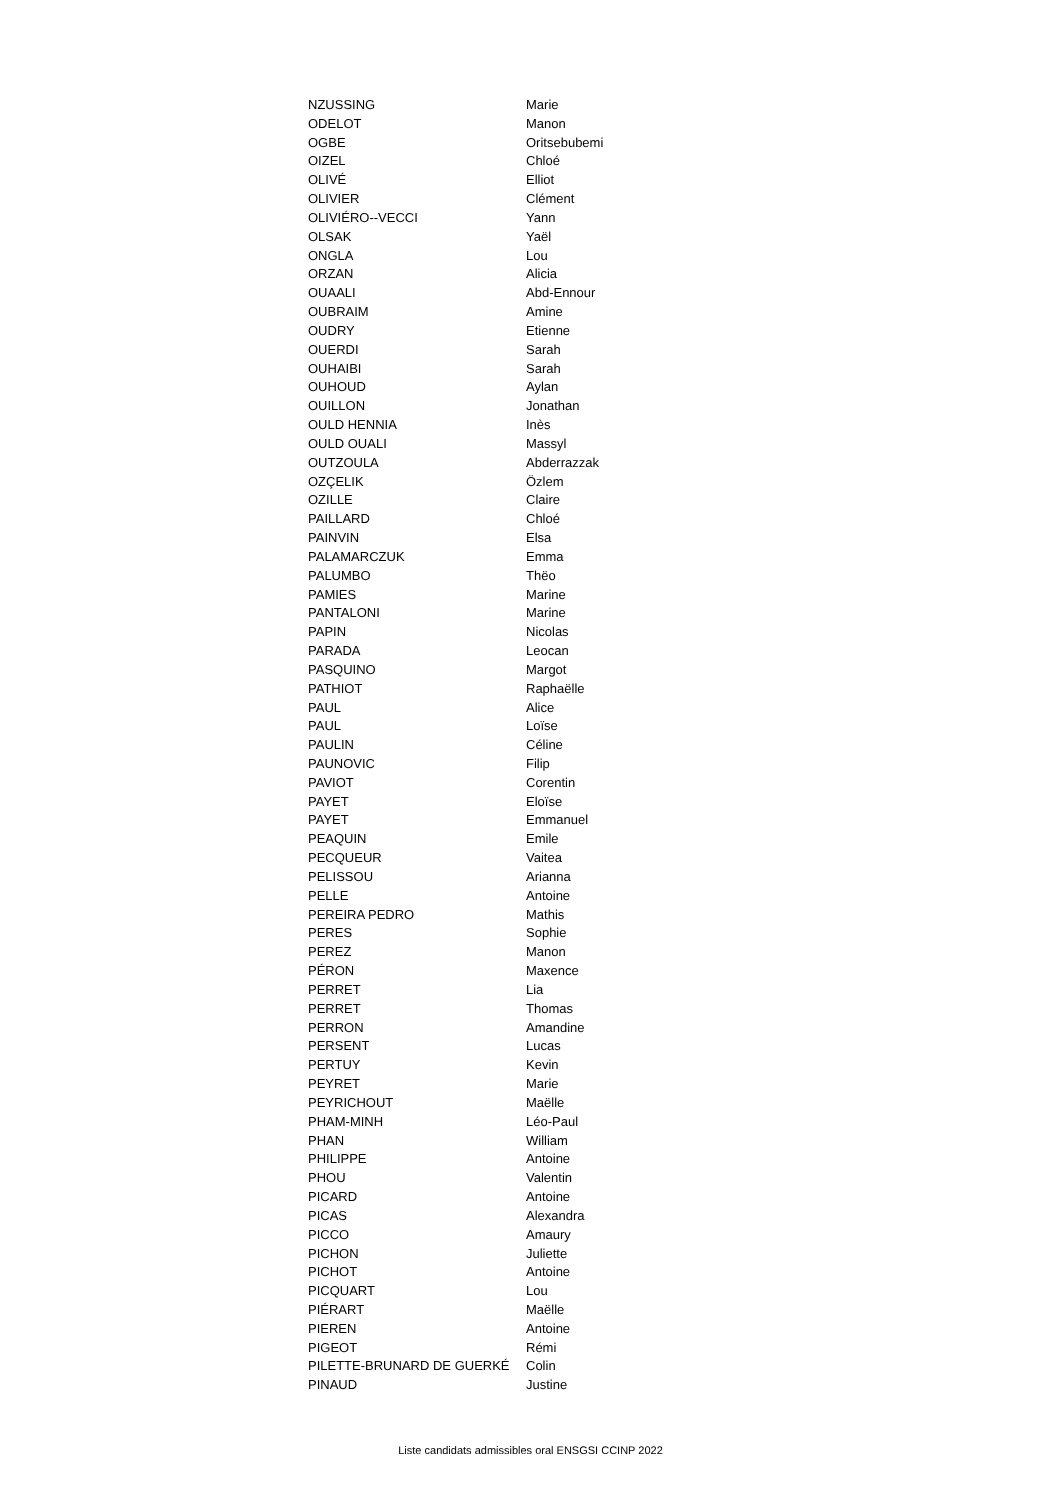| NZUSSING | Marie |
| ODELOT | Manon |
| OGBE | Oritsebubemi |
| OIZEL | Chloé |
| OLIVÉ | Elliot |
| OLIVIER | Clément |
| OLIVIÉRO--VECCI | Yann |
| OLSAK | Yaël |
| ONGLA | Lou |
| ORZAN | Alicia |
| OUAALI | Abd-Ennour |
| OUBRAIM | Amine |
| OUDRY | Etienne |
| OUERDI | Sarah |
| OUHAIBI | Sarah |
| OUHOUD | Aylan |
| OUILLON | Jonathan |
| OULD HENNIA | Inès |
| OULD OUALI | Massyl |
| OUTZOULA | Abderrazzak |
| OZÇELIK | Özlem |
| OZILLE | Claire |
| PAILLARD | Chloé |
| PAINVIN | Elsa |
| PALAMARCZUK | Emma |
| PALUMBO | Thëo |
| PAMIES | Marine |
| PANTALONI | Marine |
| PAPIN | Nicolas |
| PARADA | Leocan |
| PASQUINO | Margot |
| PATHIOT | Raphaëlle |
| PAUL | Alice |
| PAUL | Loïse |
| PAULIN | Céline |
| PAUNOVIC | Filip |
| PAVIOT | Corentin |
| PAYET | Eloïse |
| PAYET | Emmanuel |
| PEAQUIN | Emile |
| PECQUEUR | Vaitea |
| PELISSOU | Arianna |
| PELLE | Antoine |
| PEREIRA PEDRO | Mathis |
| PERES | Sophie |
| PEREZ | Manon |
| PÉRON | Maxence |
| PERRET | Lia |
| PERRET | Thomas |
| PERRON | Amandine |
| PERSENT | Lucas |
| PERTUY | Kevin |
| PEYRET | Marie |
| PEYRICHOUT | Maëlle |
| PHAM-MINH | Léo-Paul |
| PHAN | William |
| PHILIPPE | Antoine |
| PHOU | Valentin |
| PICARD | Antoine |
| PICAS | Alexandra |
| PICCO | Amaury |
| PICHON | Juliette |
| PICHOT | Antoine |
| PICQUART | Lou |
| PIÉRART | Maëlle |
| PIEREN | Antoine |
| PIGEOT | Rémi |
| PILETTE-BRUNARD DE GUERKÉ | Colin |
| PINAUD | Justine |
Liste candidats admissibles oral ENSGSI CCINP 2022